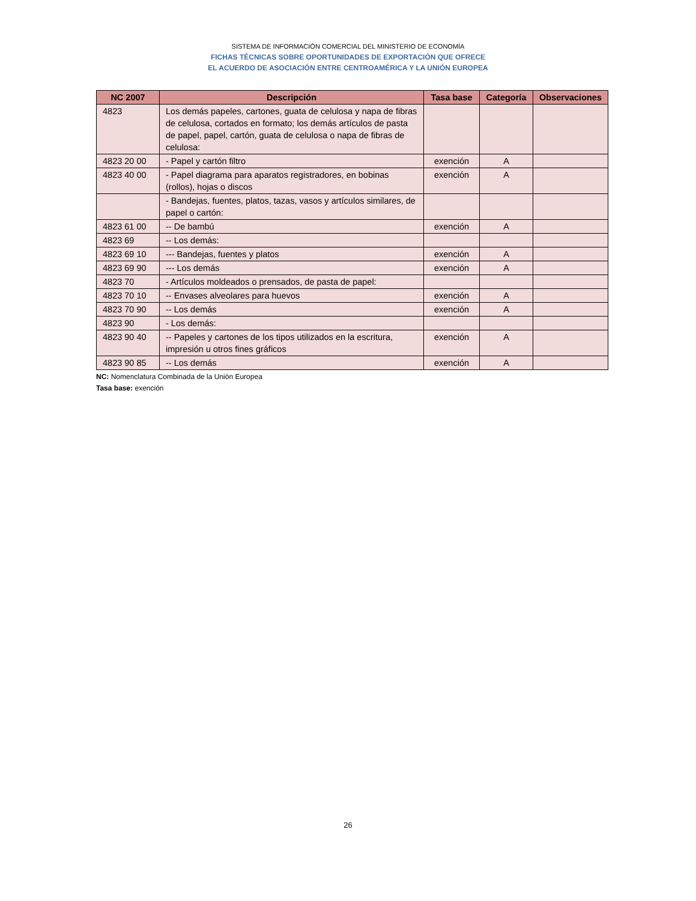SISTEMA DE INFORMACIÓN COMERCIAL DEL MINISTERIO DE ECONOMÍA
FICHAS TÉCNICAS SOBRE OPORTUNIDADES DE EXPORTACIÓN QUE OFRECE
EL ACUERDO DE ASOCIACIÓN ENTRE CENTROAMÉRICA Y LA UNIÓN EUROPEA
| NC 2007 | Descripción | Tasa base | Categoría | Observaciones |
| --- | --- | --- | --- | --- |
| 4823 | Los demás papeles, cartones, guata de celulosa y napa de fibras de celulosa, cortados en formato; los demás artículos de pasta de papel, papel, cartón, guata de celulosa o napa de fibras de celulosa: | | | |
| 4823 20 00 | - Papel y cartón filtro | exención | A | |
| 4823 40 00 | - Papel diagrama para aparatos registradores, en bobinas (rollos), hojas o discos | exención | A | |
| | - Bandejas, fuentes, platos, tazas, vasos y artículos similares, de papel o cartón: | | | |
| 4823 61 00 | -- De bambú | exención | A | |
| 4823 69 | -- Los demás: | | | |
| 4823 69 10 | --- Bandejas, fuentes y platos | exención | A | |
| 4823 69 90 | --- Los demás | exención | A | |
| 4823 70 | - Artículos moldeados o prensados, de pasta de papel: | | | |
| 4823 70 10 | -- Envases alveolares para huevos | exención | A | |
| 4823 70 90 | -- Los demás | exención | A | |
| 4823 90 | - Los demás: | | | |
| 4823 90 40 | -- Papeles y cartones de los tipos utilizados en la escritura, impresión u otros fines gráficos | exención | A | |
| 4823 90 85 | -- Los demás | exención | A | |
NC: Nomenclatura Combinada de la Unión Europea
Tasa base: exención
26